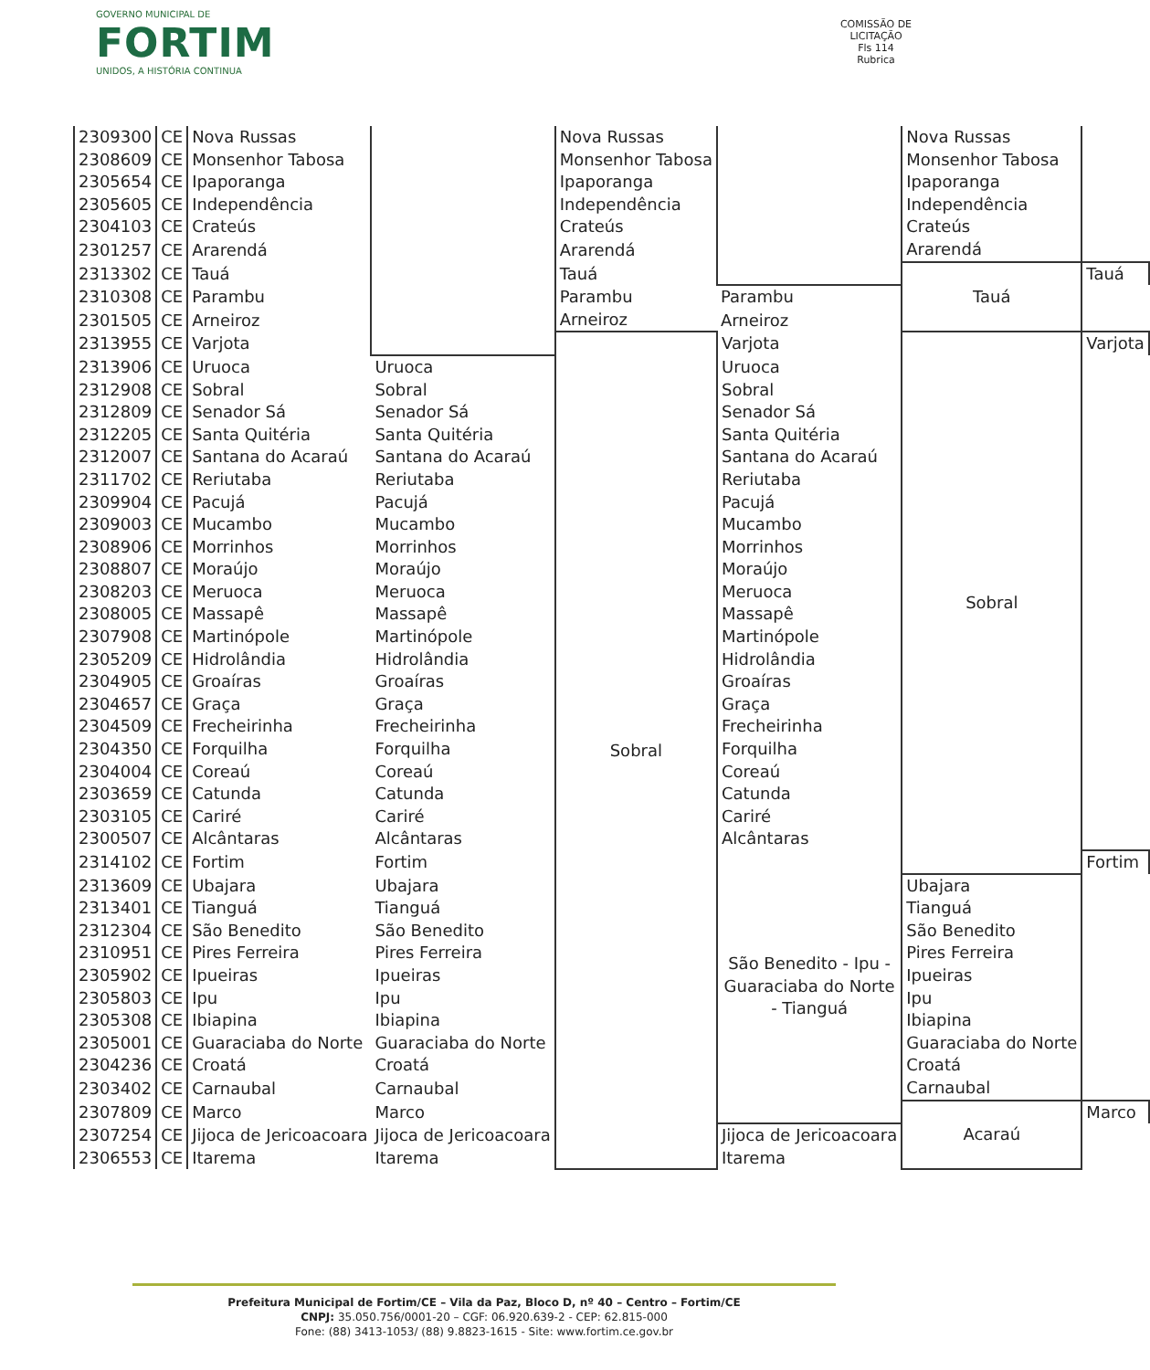GOVERNO MUNICIPAL DE
FORTIM
UNIDOS, A HISTÓRIA CONTINUA
COMISSÃO DE LICITAÇÃO
Fls 114
Rubrica
| 2309300 | CE | Nova Russas | | Nova Russas | | Nova Russas | |
| 2308609 | CE | Monsenhor Tabosa | | Monsenhor Tabosa | | Monsenhor Tabosa | |
| 2305654 | CE | Ipaporanga | | Ipaporanga | | Ipaporanga | |
| 2305605 | CE | Independência | | Independência | | Independência | |
| 2304103 | CE | Crateús | | Crateús | | Crateús | |
| 2301257 | CE | Ararendá | | Ararendá | | Ararendá | |
| 2313302 | CE | Tauá | | Tauá | | Tauá | Tauá |
| 2310308 | CE | Parambu | | Parambu | Parambu | | |
| 2301505 | CE | Arneiroz | | Arneiroz | Arneiroz | | |
| 2313955 | CE | Varjota | | Sobral | Varjota | Sobral | Varjota |
| 2313906 | CE | Uruoca | Uruoca | | Uruoca | | |
| 2312908 | CE | Sobral | Sobral | | Sobral | | |
| 2312809 | CE | Senador Sá | Senador Sá | | Senador Sá | | |
| 2312205 | CE | Santa Quitéria | Santa Quitéria | | Santa Quitéria | | |
| 2312007 | CE | Santana do Acaraú | Santana do Acaraú | | Santana do Acaraú | | |
| 2311702 | CE | Reriutaba | Reriutaba | | Reriutaba | | |
| 2309904 | CE | Pacujá | Pacujá | | Pacujá | | |
| 2309003 | CE | Mucambo | Mucambo | | Mucambo | | |
| 2308906 | CE | Morrinhos | Morrinhos | | Morrinhos | | |
| 2308807 | CE | Moraújo | Moraújo | | Moraújo | | |
| 2308203 | CE | Meruoca | Meruoca | | Meruoca | | |
| 2308005 | CE | Massapê | Massapê | | Massapê | | |
| 2307908 | CE | Martinópole | Martinópole | | Martinópole | | |
| 2305209 | CE | Hidrolândia | Hidrolândia | | Hidrolândia | | |
| 2304905 | CE | Groaíras | Groaíras | | Groaíras | | |
| 2304657 | CE | Graça | Graça | | Graça | | |
| 2304509 | CE | Frecheirinha | Frecheirinha | | Frecheirinha | | |
| 2304350 | CE | Forquilha | Forquilha | | Forquilha | | |
| 2304004 | CE | Coreaú | Coreaú | | Coreaú | | |
| 2303659 | CE | Catunda | Catunda | | Catunda | | |
| 2303105 | CE | Cariré | Cariré | | Cariré | | |
| 2300507 | CE | Alcântaras | Alcântaras | | Alcântaras | | |
| 2314102 | CE | Fortim | Fortim | | São Benedito - Ipu - Guaraciaba do Norte - Tianguá | | Fortim |
| 2313609 | CE | Ubajara | Ubajara | | | Ubajara | |
| 2313401 | CE | Tianguá | Tianguá | | | Tianguá | |
| 2312304 | CE | São Benedito | São Benedito | | | São Benedito | |
| 2310951 | CE | Pires Ferreira | Pires Ferreira | | | Pires Ferreira | |
| 2305902 | CE | Ipueiras | Ipueiras | | | Ipueiras | |
| 2305803 | CE | Ipu | Ipu | | | Ipu | |
| 2305308 | CE | Ibiapina | Ibiapina | | | Ibiapina | |
| 2305001 | CE | Guaraciaba do Norte | Guaraciaba do Norte | | | Guaraciaba do Norte | |
| 2304236 | CE | Croatá | Croatá | | | Croatá | |
| 2303402 | CE | Carnaubal | Carnaubal | | | Carnaubal | |
| 2307809 | CE | Marco | Marco | | | Acaraú | Marco |
| 2307254 | CE | Jijoca de Jericoacoara | Jijoca de Jericoacoara | | Jijoca de Jericoacoara | | |
| 2306553 | CE | Itarema | Itarema | | Itarema | | |
Prefeitura Municipal de Fortim/CE – Vila da Paz, Bloco D, nº 40 – Centro – Fortim/CE
CNPJ: 35.050.756/0001-20 – CGF: 06.920.639-2 - CEP: 62.815-000
Fone: (88) 3413-1053/ (88) 9.8823-1615 - Site: www.fortim.ce.gov.br